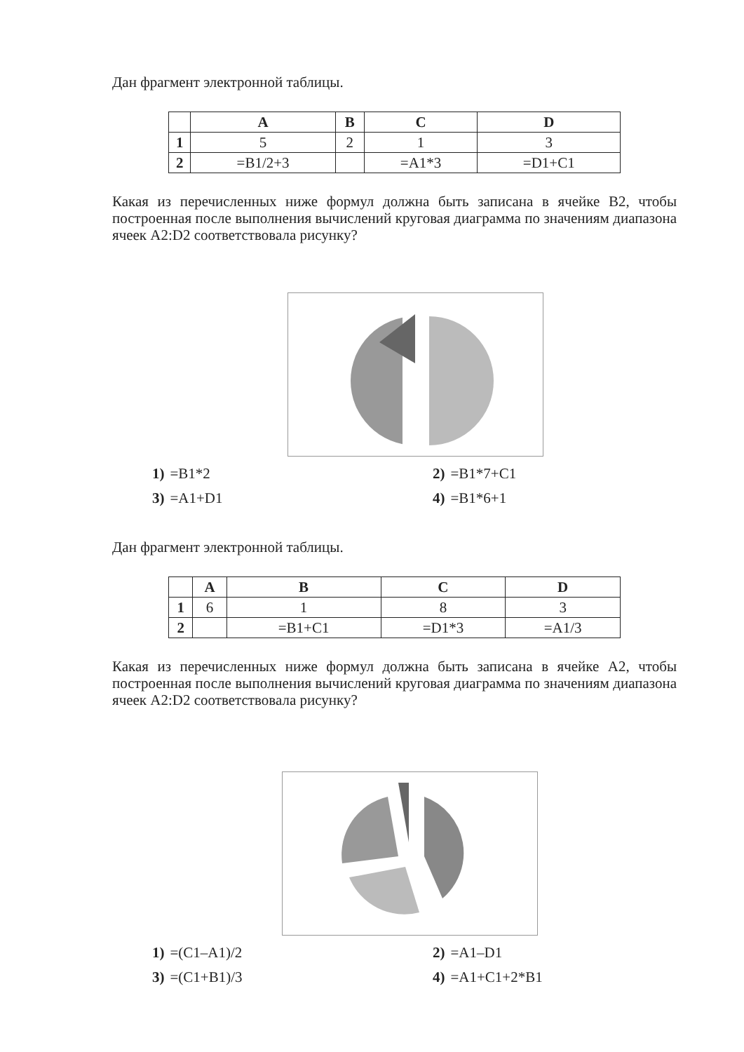Дан фрагмент электронной таблицы.
| | A | B | C | D |
| 1 | 5 | 2 | 1 | 3 |
| 2 | =B1/2+3 | | =A1*3 | =D1+C1 |
Какая из перечисленных ниже формул должна быть записана в ячейке B2, чтобы построенная после выполнения вычислений круговая диаграмма по значениям диапазона ячеек A2:D2 соответствовала рисунку?
1) =B1*2
2) =B1*7+C1
3) =A1+D1
4) =B1*6+1
Дан фрагмент электронной таблицы.
| | A | B | C | D |
| 1 | 6 | 1 | 8 | 3 |
| 2 | | =B1+C1 | =D1*3 | =A1/3 |
Какая из перечисленных ниже формул должна быть записана в ячейке A2, чтобы построенная после выполнения вычислений круговая диаграмма по значениям диапазона ячеек A2:D2 соответствовала рисунку?
1) =(C1–A1)/2
2) =A1–D1
3) =(C1+B1)/3
4) =A1+C1+2*B1